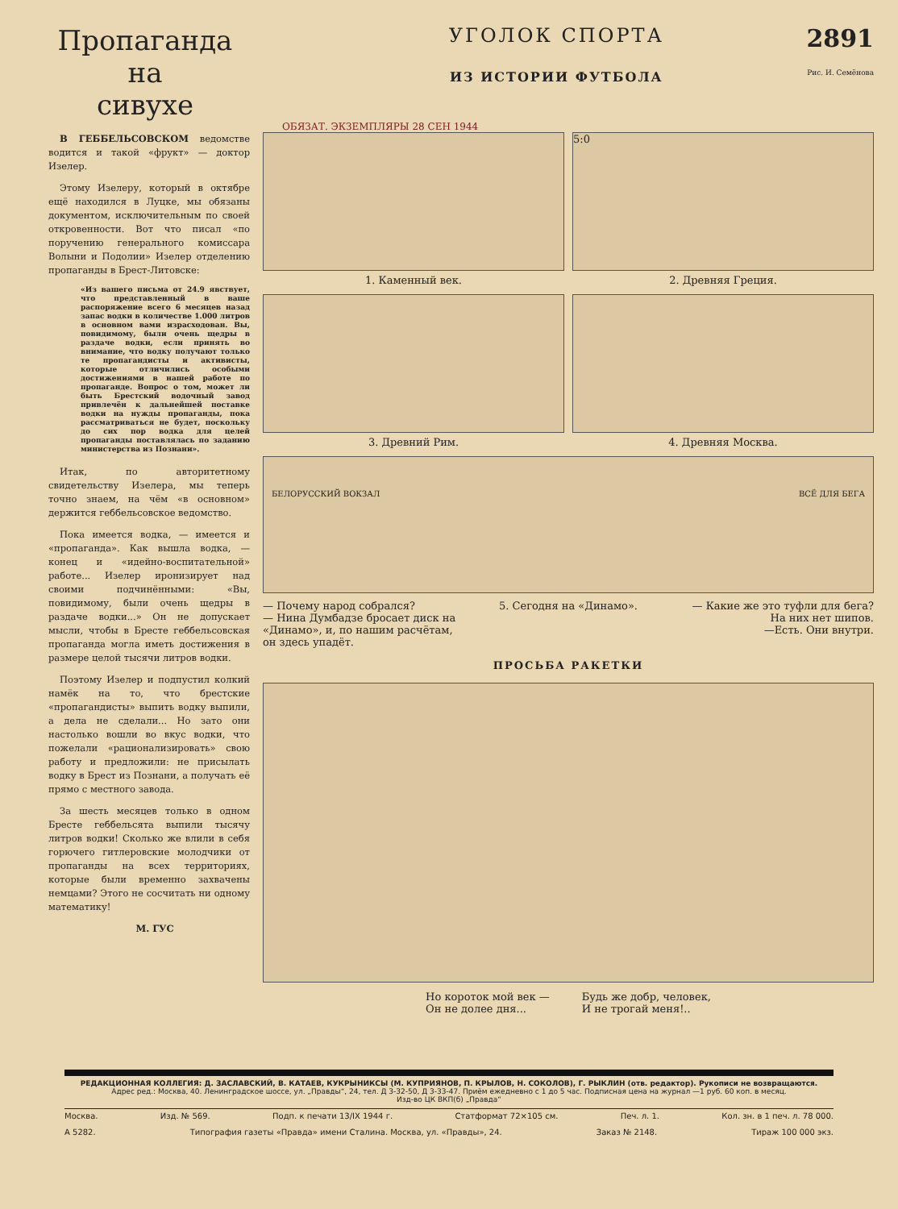Пропаганда
на
сивухе
УГОЛОК СПОРТА
ИЗ ИСТОРИИ ФУТБОЛА
2891
Рис. И. Семёнова
ОБЯЗАТ. ЭКЗЕМПЛЯРЫ 28 СЕН 1944
В ГЕББЕЛЬСОВСКОМ ведомстве водится и такой «фрукт» — доктор Изелер.
Этому Изелеру, который в октябре ещё находился в Луцке, мы обязаны документом, исключительным по своей откровенности. Вот что писал «по поручению генерального комиссара Волыни и Подолии» Изелер отделению пропаганды в Брест-Литовске:
«Из вашего письма от 24.9 явствует, что представленный в ваше распоряжение всего 6 месяцев назад запас водки в количестве 1.000 литров в основном вами израсходован. Вы, повидимому, были очень щедры в раздаче водки, если принять во внимание, что водку получают только те пропагандисты и активисты, которые отличились особыми достижениями в нашей работе по пропаганде. Вопрос о том, может ли быть Брестский водочный завод привлечён к дальнейшей поставке водки на нужды пропаганды, пока рассматриваться не будет, поскольку до сих пор водка для целей пропаганды поставлялась по заданию министерства из Познани».
Итак, по авторитетному свидетельству Изелера, мы теперь точно знаем, на чём «в основном» держится геббельсовское ведомство.
Пока имеется водка, — имеется и «пропаганда». Как вышла водка, — конец и «идейно-воспитательной» работе... Изелер иронизирует над своими подчинёнными: «Вы, повидимому, были очень щедры в раздаче водки...» Он не допускает мысли, чтобы в Бресте геббельсовская пропаганда могла иметь достижения в размере целой тысячи литров водки.
Поэтому Изелер и подпустил колкий намёк на то, что брестские «пропагандисты» выпить водку выпили, а дела не сделали... Но зато они настолько вошли во вкус водки, что пожелали «рационализировать» свою работу и предложили: не присылать водку в Брест из Познани, а получать её прямо с местного завода.
За шесть месяцев только в одном Бресте геббельсята выпили тысячу литров водки! Сколько же влили в себя горючего гитлеровские молодчики от пропаганды на всех территориях, которые были временно захвачены немцами? Этого не сосчитать ни одному математику!
М. ГУС
1. Каменный век.
5:0
2. Древняя Греция.
3. Древний Рим. 4. Древняя Москва.
БЕЛОРУССКИЙ ВОКЗАЛ ВСЁ ДЛЯ БЕГА
— Почему народ собрался?
— Нина Думбадзе бросает диск на «Динамо», и, по нашим расчётам, он здесь упадёт.
5. Сегодня на «Динамо». — Какие же это туфли для бега? На них нет шипов.
—Есть. Они внутри.
ПРОСЬБА РАКЕТКИ
Но короток мой век —
Он не долее дня...
Будь же добр, человек,
И не трогай меня!..
РЕДАКЦИОННАЯ КОЛЛЕГИЯ: Д. ЗАСЛАВСКИЙ, В. КАТАЕВ, КУКРЫНИКСЫ (М. КУПРИЯНОВ, П. КРЫЛОВ, Н. СОКОЛОВ), Г. РЫКЛИН (отв. редактор). Рукописи не возвращаются.
Адрес ред.: Москва, 40. Ленинградское шоссе, ул. „Правды“, 24, тел. Д 3-32-50, Д 3-33-47. Приём ежедневно с 1 до 5 час. Подписная цена на журнал —1 руб. 60 коп. в месяц.
Изд-во ЦК ВКП(б) „Правда“
Москва. Изд. № 569. Подп. к печати 13/IX 1944 г. Статформат 72×105 см. Печ. л. 1. Кол. зн. в 1 печ. л. 78 000.
А 5282. Типография газеты «Правда» имени Сталина. Москва, ул. «Правды», 24. Заказ № 2148. Тираж 100 000 экз.